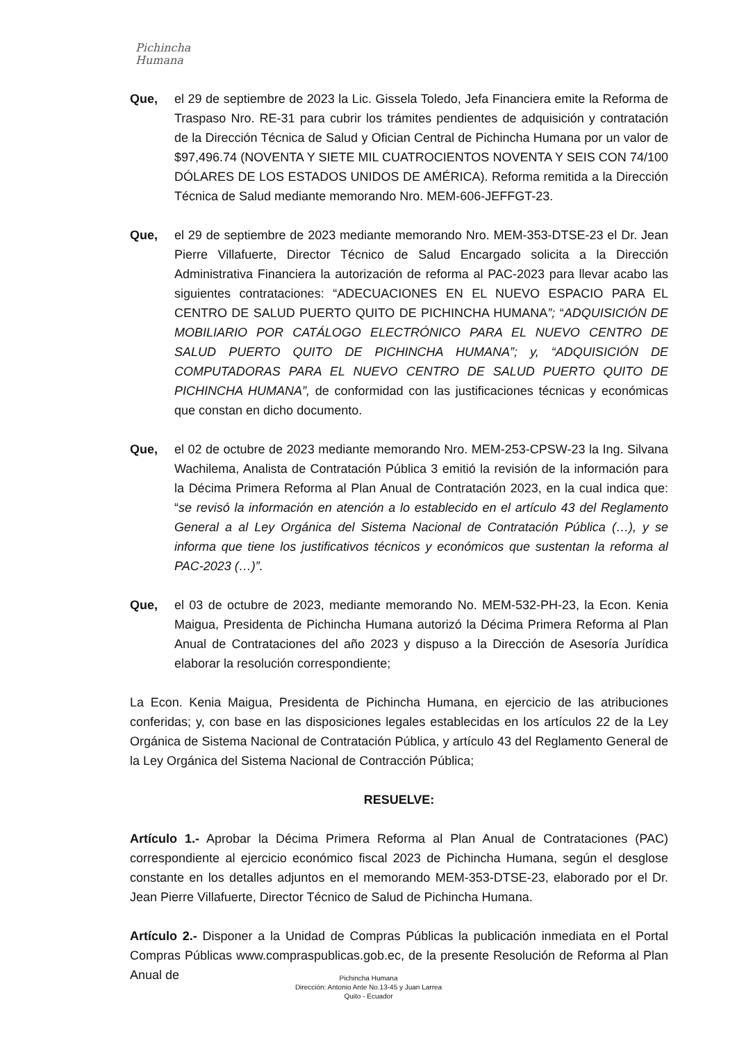Pichincha
Humana
Que, el 29 de septiembre de 2023 la Lic. Gissela Toledo, Jefa Financiera emite la Reforma de Traspaso Nro. RE-31 para cubrir los trámites pendientes de adquisición y contratación de la Dirección Técnica de Salud y Ofician Central de Pichincha Humana por un valor de $97,496.74 (NOVENTA Y SIETE MIL CUATROCIENTOS NOVENTA Y SEIS CON 74/100 DÓLARES DE LOS ESTADOS UNIDOS DE AMÉRICA). Reforma remitida a la Dirección Técnica de Salud mediante memorando Nro. MEM-606-JEFFGT-23.
Que, el 29 de septiembre de 2023 mediante memorando Nro. MEM-353-DTSE-23 el Dr. Jean Pierre Villafuerte, Director Técnico de Salud Encargado solicita a la Dirección Administrativa Financiera la autorización de reforma al PAC-2023 para llevar acabo las siguientes contrataciones: “ADECUACIONES EN EL NUEVO ESPACIO PARA EL CENTRO DE SALUD PUERTO QUITO DE PICHINCHA HUMANA”; “ADQUISICIÓN DE MOBILIARIO POR CATÁLOGO ELECTRÓNICO PARA EL NUEVO CENTRO DE SALUD PUERTO QUITO DE PICHINCHA HUMANA”; y, “ADQUISICIÓN DE COMPUTADORAS PARA EL NUEVO CENTRO DE SALUD PUERTO QUITO DE PICHINCHA HUMANA”, de conformidad con las justificaciones técnicas y económicas que constan en dicho documento.
Que, el 02 de octubre de 2023 mediante memorando Nro. MEM-253-CPSW-23 la Ing. Silvana Wachilema, Analista de Contratación Pública 3 emitió la revisión de la información para la Décima Primera Reforma al Plan Anual de Contratación 2023, en la cual indica que: “se revisó la información en atención a lo establecido en el artículo 43 del Reglamento General a al Ley Orgánica del Sistema Nacional de Contratación Pública (…), y se informa que tiene los justificativos técnicos y económicos que sustentan la reforma al PAC-2023 (…)”.
Que, el 03 de octubre de 2023, mediante memorando No. MEM-532-PH-23, la Econ. Kenia Maigua, Presidenta de Pichincha Humana autorizó la Décima Primera Reforma al Plan Anual de Contrataciones del año 2023 y dispuso a la Dirección de Asesoría Jurídica elaborar la resolución correspondiente;
La Econ. Kenia Maigua, Presidenta de Pichincha Humana, en ejercicio de las atribuciones conferidas; y, con base en las disposiciones legales establecidas en los artículos 22 de la Ley Orgánica de Sistema Nacional de Contratación Pública, y artículo 43 del Reglamento General de la Ley Orgánica del Sistema Nacional de Contracción Pública;
RESUELVE:
Artículo 1.- Aprobar la Décima Primera Reforma al Plan Anual de Contrataciones (PAC) correspondiente al ejercicio económico fiscal 2023 de Pichincha Humana, según el desglose constante en los detalles adjuntos en el memorando MEM-353-DTSE-23, elaborado por el Dr. Jean Pierre Villafuerte, Director Técnico de Salud de Pichincha Humana.
Artículo 2.- Disponer a la Unidad de Compras Públicas la publicación inmediata en el Portal Compras Públicas www.compraspublicas.gob.ec, de la presente Resolución de Reforma al Plan Anual de
Pichincha Humana
Dirección: Antonio Ante No.13-45 y Juan Larrea
Quito - Ecuador